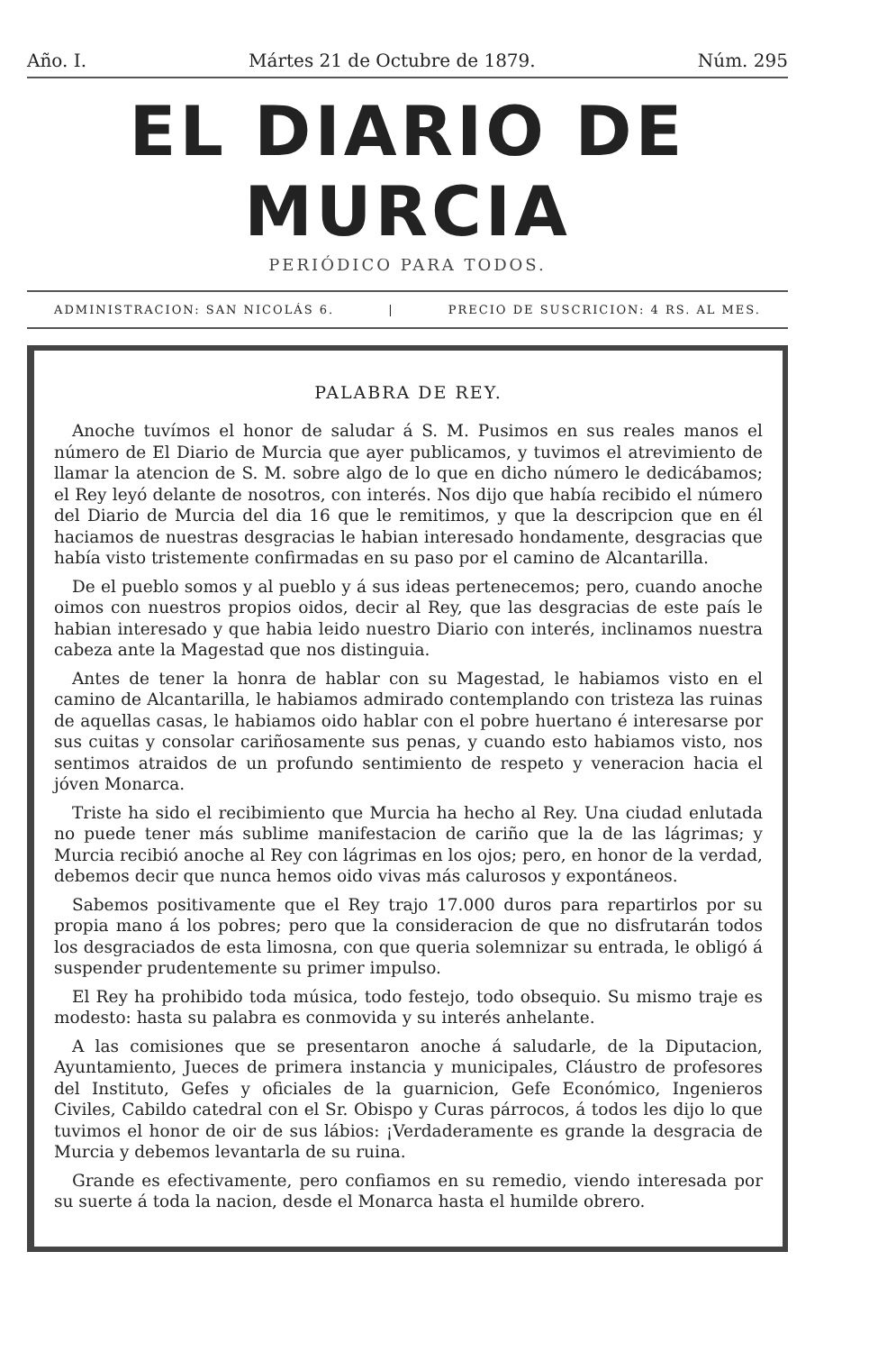Año. I. Mártes 21 de Octubre de 1879. Núm. 295
EL DIARIO DE MURCIA
PERIÓDICO PARA TODOS.
ADMINISTRACION: SAN NICOLÁS 6. | PRECIO DE SUSCRICION: 4 RS. AL MES.
PALABRA DE REY.
Anoche tuvímos el honor de saludar á S. M. Pusimos en sus reales manos el número de El Diario de Murcia que ayer publicamos, y tuvimos el atrevimiento de llamar la atencion de S. M. sobre algo de lo que en dicho número le dedicábamos; el Rey leyó delante de nosotros, con interés. Nos dijo que había recibido el número del Diario de Murcia del dia 16 que le remitimos, y que la descripcion que en él haciamos de nuestras desgracias le habian interesado hondamente, desgracias que había visto tristemente confirmadas en su paso por el camino de Alcantarilla.
De el pueblo somos y al pueblo y á sus ideas pertenecemos; pero, cuando anoche oimos con nuestros propios oidos, decir al Rey, que las desgracias de este país le habian interesado y que habia leido nuestro Diario con interés, inclinamos nuestra cabeza ante la Magestad que nos distinguia.
Antes de tener la honra de hablar con su Magestad, le habiamos visto en el camino de Alcantarilla, le habiamos admirado contemplando con tristeza las ruinas de aquellas casas, le habiamos oido hablar con el pobre huertano é interesarse por sus cuitas y consolar cariñosamente sus penas, y cuando esto habiamos visto, nos sentimos atraidos de un profundo sentimiento de respeto y veneracion hacia el jóven Monarca.
Triste ha sido el recibimiento que Murcia ha hecho al Rey. Una ciudad enlutada no puede tener más sublime manifestacion de cariño que la de las lágrimas; y Murcia recibió anoche al Rey con lágrimas en los ojos; pero, en honor de la verdad, debemos decir que nunca hemos oido vivas más calurosos y expontáneos.
Sabemos positivamente que el Rey trajo 17.000 duros para repartirlos por su propia mano á los pobres; pero que la consideracion de que no disfrutarán todos los desgraciados de esta limosna, con que queria solemnizar su entrada, le obligó á suspender prudentemente su primer impulso.
El Rey ha prohibido toda música, todo festejo, todo obsequio. Su mismo traje es modesto: hasta su palabra es conmovida y su interés anhelante.
A las comisiones que se presentaron anoche á saludarle, de la Diputacion, Ayuntamiento, Jueces de primera instancia y municipales, Cláustro de profesores del Instituto, Gefes y oficiales de la guarnicion, Gefe Económico, Ingenieros Civiles, Cabildo catedral con el Sr. Obispo y Curas párrocos, á todos les dijo lo que tuvimos el honor de oir de sus lábios: ¡Verdaderamente es grande la desgracia de Murcia y debemos levantarla de su ruina.
Grande es efectivamente, pero confiamos en su remedio, viendo interesada por su suerte á toda la nacion, desde el Monarca hasta el humilde obrero.